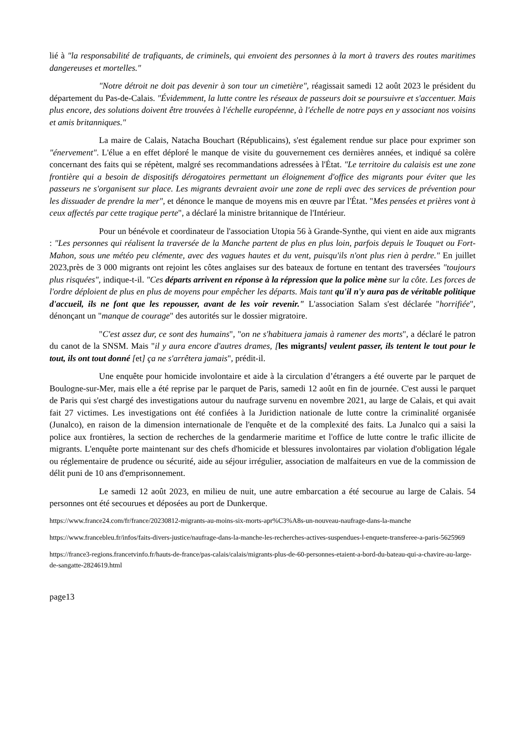lié à "la responsabilité de trafiquants, de criminels, qui envoient des personnes à la mort à travers des routes maritimes dangereuses et mortelles."
"Notre détroit ne doit pas devenir à son tour un cimetière", réagissait samedi 12 août 2023 le président du département du Pas-de-Calais. "Évidemment, la lutte contre les réseaux de passeurs doit se poursuivre et s'accentuer. Mais plus encore, des solutions doivent être trouvées à l'échelle européenne, à l'échelle de notre pays en y associant nos voisins et amis britanniques."
La maire de Calais, Natacha Bouchart (Républicains), s'est également rendue sur place pour exprimer son "énervement". L'élue a en effet déploré le manque de visite du gouvernement ces dernières années, et indiqué sa colère concernant des faits qui se répètent, malgré ses recommandations adressées à l'État. "Le territoire du calaisis est une zone frontière qui a besoin de dispositifs dérogatoires permettant un éloignement d'office des migrants pour éviter que les passeurs ne s'organisent sur place. Les migrants devraient avoir une zone de repli avec des services de prévention pour les dissuader de prendre la mer", et dénonce le manque de moyens mis en œuvre par l'État. "Mes pensées et prières vont à ceux affectés par cette tragique perte", a déclaré la ministre britannique de l'Intérieur.
Pour un bénévole et coordinateur de l'association Utopia 56 à Grande-Synthe, qui vient en aide aux migrants : "Les personnes qui réalisent la traversée de la Manche partent de plus en plus loin, parfois depuis le Touquet ou Fort-Mahon, sous une météo peu clémente, avec des vagues hautes et du vent, puisqu'ils n'ont plus rien à perdre." En juillet 2023,près de 3 000 migrants ont rejoint les côtes anglaises sur des bateaux de fortune en tentant des traversées "toujours plus risquées", indique-t-il. "Ces départs arrivent en réponse à la répression que la police mène sur la côte. Les forces de l'ordre déploient de plus en plus de moyens pour empêcher les départs. Mais tant qu'il n'y aura pas de véritable politique d'accueil, ils ne font que les repousser, avant de les voir revenir." L'association Salam s'est déclarée "horrifiée", dénonçant un "manque de courage" des autorités sur le dossier migratoire.
"C'est assez dur, ce sont des humains", "on ne s'habituera jamais à ramener des morts", a déclaré le patron du canot de la SNSM. Mais "il y aura encore d'autres drames, [les migrants] veulent passer, ils tentent le tout pour le tout, ils ont tout donné [et] ça ne s'arrêtera jamais", prédit-il.
Une enquête pour homicide involontaire et aide à la circulation d’étrangers a été ouverte par le parquet de Boulogne-sur-Mer, mais elle a été reprise par le parquet de Paris, samedi 12 août en fin de journée. C'est aussi le parquet de Paris qui s'est chargé des investigations autour du naufrage survenu en novembre 2021, au large de Calais, et qui avait fait 27 victimes. Les investigations ont été confiées à la Juridiction nationale de lutte contre la criminalité organisée (Junalco), en raison de la dimension internationale de l'enquête et de la complexité des faits. La Junalco qui a saisi la police aux frontières, la section de recherches de la gendarmerie maritime et l'office de lutte contre le trafic illicite de migrants. L'enquête porte maintenant sur des chefs d'homicide et blessures involontaires par violation d'obligation légale ou réglementaire de prudence ou sécurité, aide au séjour irrégulier, association de malfaiteurs en vue de la commission de délit puni de 10 ans d'emprisonnement.
Le samedi 12 août 2023, en milieu de nuit, une autre embarcation a été secourue au large de Calais. 54 personnes ont été secourues et déposées au port de Dunkerque.
https://www.france24.com/fr/france/20230812-migrants-au-moins-six-morts-apr%C3%A8s-un-nouveau-naufrage-dans-la-manche
https://www.francebleu.fr/infos/faits-divers-justice/naufrage-dans-la-manche-les-recherches-actives-suspendues-l-enquete-transferee-a-paris-5625969
https://france3-regions.francetvinfo.fr/hauts-de-france/pas-calais/calais/migrants-plus-de-60-personnes-etaient-a-bord-du-bateau-qui-a-chavire-au-large-de-sangatte-2824619.html
page13